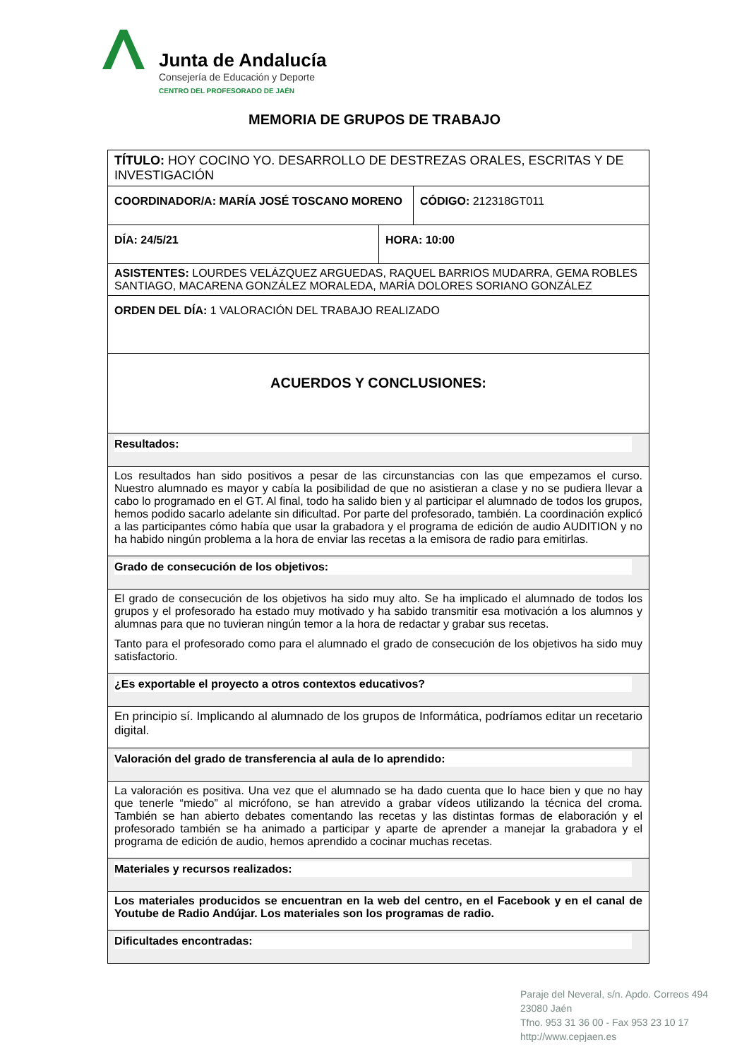Junta de Andalucía
Consejería de Educación y Deporte
CENTRO DEL PROFESORADO DE JAÉN
MEMORIA DE GRUPOS DE TRABAJO
| TÍTULO: HOY COCINO YO. DESARROLLO DE DESTREZAS ORALES, ESCRITAS Y DE INVESTIGACIÓN | | |
| COORDINADOR/A: MARÍA JOSÉ TOSCANO MORENO | | CÓDIGO: 212318GT011 |
| DÍA: 24/5/21 | HORA: 10:00 | |
| ASISTENTES: LOURDES VELÁZQUEZ ARGUEDAS, RAQUEL BARRIOS MUDARRA, GEMA ROBLES SANTIAGO, MACARENA GONZÁLEZ MORALEDA, MARÍA DOLORES SORIANO GONZÁLEZ | | |
| ORDEN DEL DÍA: 1 VALORACIÓN DEL TRABAJO REALIZADO | | |
| ACUERDOS Y CONCLUSIONES: | | |
| Resultados: | | |
| Los resultados han sido positivos a pesar de las circunstancias con las que empezamos el curso. Nuestro alumnado es mayor y cabía la posibilidad de que no asistieran a clase y no se pudiera llevar a cabo lo programado en el GT. Al final, todo ha salido bien y al participar el alumnado de todos los grupos, hemos podido sacarlo adelante sin dificultad. Por parte del profesorado, también. La coordinación explicó a las participantes cómo había que usar la grabadora y el programa de edición de audio AUDITION y no ha habido ningún problema a la hora de enviar las recetas a la emisora de radio para emitirlas. | | |
| Grado de consecución de los objetivos: | | |
| El grado de consecución de los objetivos ha sido muy alto. Se ha implicado el alumnado de todos los grupos y el profesorado ha estado muy motivado y ha sabido transmitir esa motivación a los alumnos y alumnas para que no tuvieran ningún temor a la hora de redactar y grabar sus recetas. Tanto para el profesorado como para el alumnado el grado de consecución de los objetivos ha sido muy satisfactorio. | | |
| ¿Es exportable el proyecto a otros contextos educativos? | | |
| En principio sí. Implicando al alumnado de los grupos de Informática, podríamos editar un recetario digital. | | |
| Valoración del grado de transferencia al aula de lo aprendido: | | |
| La valoración es positiva. Una vez que el alumnado se ha dado cuenta que lo hace bien y que no hay que tenerle “miedo” al micrófono, se han atrevido a grabar vídeos utilizando la técnica del croma. También se han abierto debates comentando las recetas y las distintas formas de elaboración y el profesorado también se ha animado a participar y aparte de aprender a manejar la grabadora y el programa de edición de audio, hemos aprendido a cocinar muchas recetas. | | |
| Materiales y recursos realizados: | | |
| Los materiales producidos se encuentran en la web del centro, en el Facebook y en el canal de Youtube de Radio Andújar. Los materiales son los programas de radio. | | |
| Dificultades encontradas: | | |
Paraje del Neveral, s/n. Apdo. Correos 494
23080 Jaén
Tfno. 953 31 36 00 - Fax 953 23 10 17
http://www.cepjaen.es